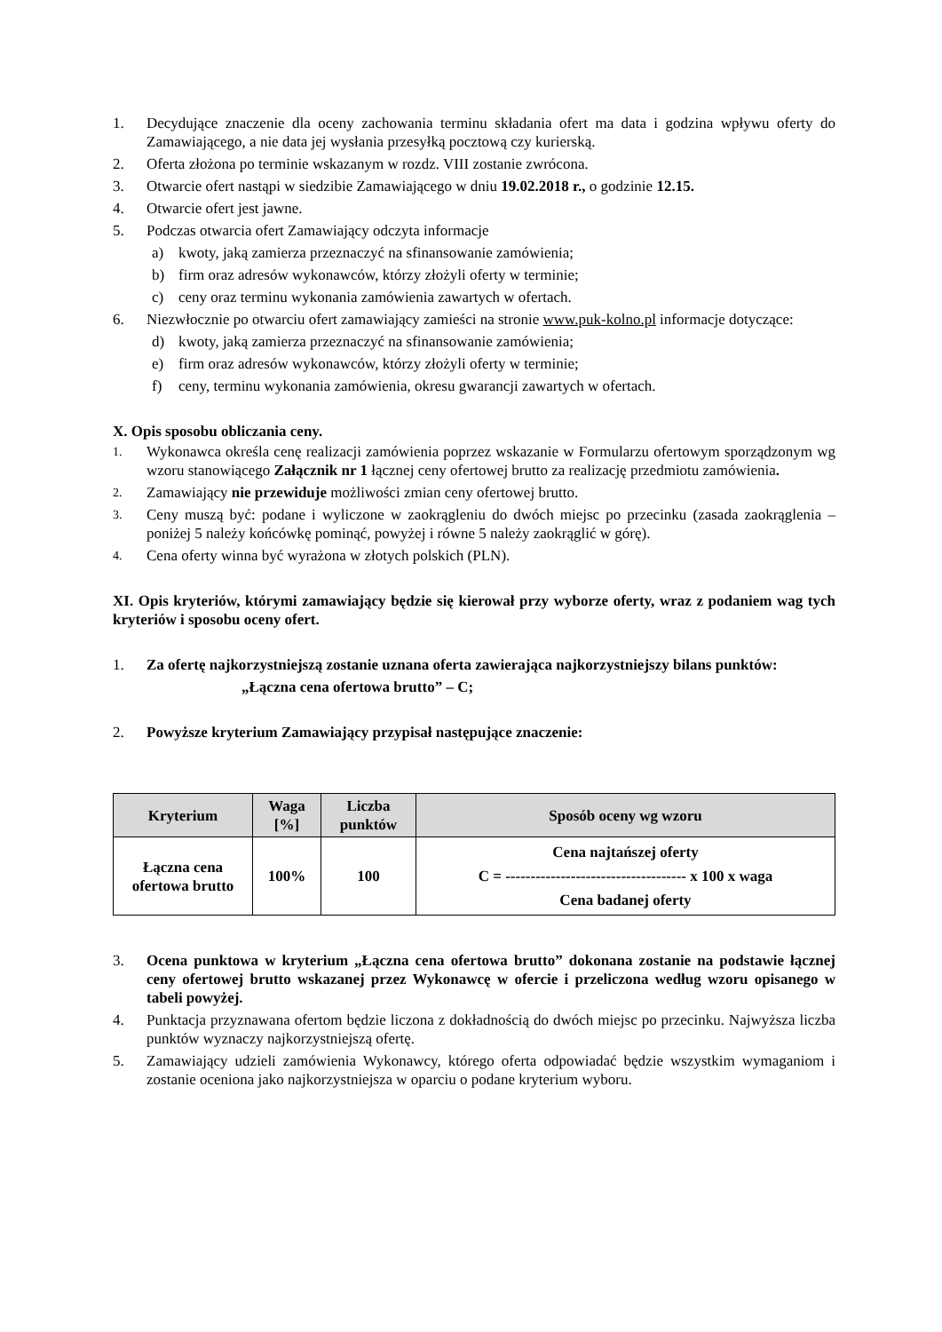1. Decydujące znaczenie dla oceny zachowania terminu składania ofert ma data i godzina wpływu oferty do Zamawiającego, a nie data jej wysłania przesyłką pocztową czy kurierską.
2. Oferta złożona po terminie wskazanym w rozdz. VIII zostanie zwrócona.
3. Otwarcie ofert nastąpi w siedzibie Zamawiającego w dniu 19.02.2018 r., o godzinie 12.15.
4. Otwarcie ofert jest jawne.
5. Podczas otwarcia ofert Zamawiający odczyta informacje
a) kwoty, jaką zamierza przeznaczyć na sfinansowanie zamówienia;
b) firm oraz adresów wykonawców, którzy złożyli oferty w terminie;
c) ceny oraz terminu wykonania zamówienia zawartych w ofertach.
6. Niezwłocznie po otwarciu ofert zamawiający zamieści na stronie www.puk-kolno.pl informacje dotyczące:
d) kwoty, jaką zamierza przeznaczyć na sfinansowanie zamówienia;
e) firm oraz adresów wykonawców, którzy złożyli oferty w terminie;
f) ceny, terminu wykonania zamówienia, okresu gwarancji zawartych w ofertach.
X. Opis sposobu obliczania ceny.
1. Wykonawca określa cenę realizacji zamówienia poprzez wskazanie w Formularzu ofertowym sporządzonym wg wzoru stanowiącego Załącznik nr 1 łącznej ceny ofertowej brutto za realizację przedmiotu zamówienia.
2. Zamawiający nie przewiduje możliwości zmian ceny ofertowej brutto.
3. Ceny muszą być: podane i wyliczone w zaokrągleniu do dwóch miejsc po przecinku (zasada zaokrąglenia – poniżej 5 należy końcówkę pominąć, powyżej i równe 5 należy zaokrąglić w górę).
4. Cena oferty winna być wyrażona w złotych polskich (PLN).
XI. Opis kryteriów, którymi zamawiający będzie się kierował przy wyborze oferty, wraz z podaniem wag tych kryteriów i sposobu oceny ofert.
1. Za ofertę najkorzystniejszą zostanie uznana oferta zawierająca najkorzystniejszy bilans punktów:
„Łączna cena ofertowa brutto” – C;
2. Powyższe kryterium Zamawiający przypisał następujące znaczenie:
| Kryterium | Waga [%] | Liczba punktów | Sposób oceny wg wzoru |
| --- | --- | --- | --- |
| Łączna cena ofertowa brutto | 100% | 100 | Cena najtańszej oferty C = ------------------------------------ x 100 x waga Cena badanej oferty |
3. Ocena punktowa w kryterium „Łączna cena ofertowa brutto” dokonana zostanie na podstawie łącznej ceny ofertowej brutto wskazanej przez Wykonawcę w ofercie i przeliczona według wzoru opisanego w tabeli powyżej.
4. Punktacja przyznawana ofertom będzie liczona z dokładnością do dwóch miejsc po przecinku. Najwyższa liczba punktów wyznaczy najkorzystniejszą ofertę.
5. Zamawiający udzieli zamówienia Wykonawcy, którego oferta odpowiadać będzie wszystkim wymaganiom i zostanie oceniona jako najkorzystniejsza w oparciu o podane kryterium wyboru.